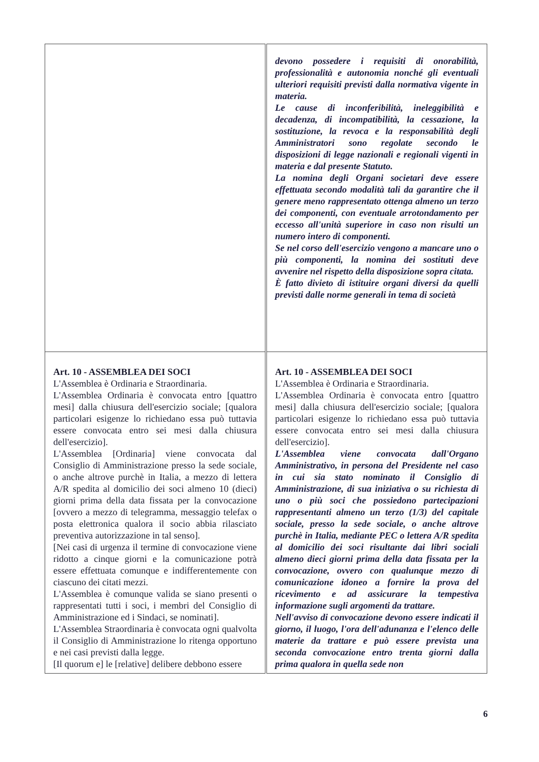| | devono possedere i requisiti di onorabilità, professionalità e autonomia nonché gli eventuali ulteriori requisiti previsti dalla normativa vigente in materia. Le cause di inconferibilità, ineleggibilità e decadenza, di incompatibilità, la cessazione, la sostituzione, la revoca e la responsabilità degli Amministratori sono regolate secondo le disposizioni di legge nazionali e regionali vigenti in materia e dal presente Statuto. La nomina degli Organi societari deve essere effettuata secondo modalità tali da garantire che il genere meno rappresentato ottenga almeno un terzo dei componenti, con eventuale arrotondamento per eccesso all'unità superiore in caso non risulti un numero intero di componenti. Se nel corso dell'esercizio vengono a mancare uno o più componenti, la nomina dei sostituti deve avvenire nel rispetto della disposizione sopra citata. È fatto divieto di istituire organi diversi da quelli previsti dalle norme generali in tema di società |
| Art. 10 - ASSEMBLEA DEI SOCI L'Assemblea è Ordinaria e Straordinaria. L'Assemblea Ordinaria è convocata entro [quattro mesi] dalla chiusura dell'esercizio sociale; [qualora particolari esigenze lo richiedano essa può tuttavia essere convocata entro sei mesi dalla chiusura dell'esercizio]. L'Assemblea [Ordinaria] viene convocata dal Consiglio di Amministrazione presso la sede sociale, o anche altrove purchè in Italia, a mezzo di lettera A/R spedita al domicilio dei soci almeno 10 (dieci) giorni prima della data fissata per la convocazione [ovvero a mezzo di telegramma, messaggio telefax o posta elettronica qualora il socio abbia rilasciato preventiva autorizzazione in tal senso]. [Nei casi di urgenza il termine di convocazione viene ridotto a cinque giorni e la comunicazione potrà essere effettuata comunque e indifferentemente con ciascuno dei citati mezzi. L'Assemblea è comunque valida se siano presenti o rappresentati tutti i soci, i membri del Consiglio di Amministrazione ed i Sindaci, se nominati]. L'Assemblea Straordinaria è convocata ogni qualvolta il Consiglio di Amministrazione lo ritenga opportuno e nei casi previsti dalla legge. [Il quorum e] le [relative] delibere debbono essere | Art. 10 - ASSEMBLEA DEI SOCI L'Assemblea è Ordinaria e Straordinaria. L'Assemblea Ordinaria è convocata entro [quattro mesi] dalla chiusura dell'esercizio sociale; [qualora particolari esigenze lo richiedano essa può tuttavia essere convocata entro sei mesi dalla chiusura dell'esercizio]. L'Assemblea viene convocata dall'Organo Amministrativo, in persona del Presidente nel caso in cui sia stato nominato il Consiglio di Amministrazione, di sua iniziativa o su richiesta di uno o più soci che possiedono partecipazioni rappresentanti almeno un terzo (1/3) del capitale sociale, presso la sede sociale, o anche altrove purchè in Italia, mediante PEC o lettera A/R spedita al domicilio dei soci risultante dai libri sociali almeno dieci giorni prima della data fissata per la convocazione, ovvero con qualunque mezzo di comunicazione idoneo a fornire la prova del ricevimento e ad assicurare la tempestiva informazione sugli argomenti da trattare. Nell'avviso di convocazione devono essere indicati il giorno, il luogo, l'ora dell'adunanza e l'elenco delle materie da trattare e può essere prevista una seconda convocazione entro trenta giorni dalla prima qualora in quella sede non |
6